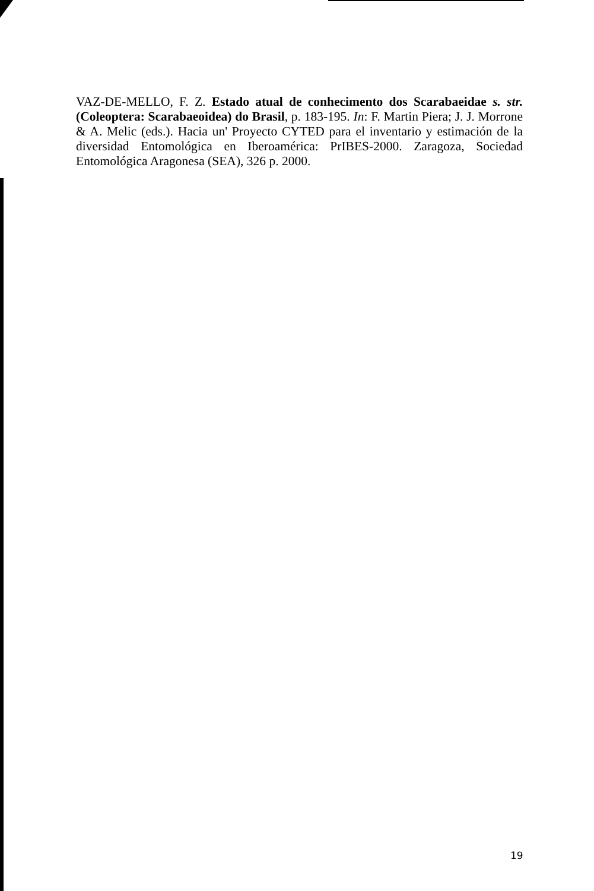VAZ-DE-MELLO, F. Z. Estado atual de conhecimento dos Scarabaeidae s. str. (Coleoptera: Scarabaeoidea) do Brasil, p. 183-195. In: F. Martin Piera; J. J. Morrone & A. Melic (eds.). Hacia un' Proyecto CYTED para el inventario y estimación de la diversidad Entomológica en Iberoamérica: PrIBES-2000. Zaragoza, Sociedad Entomológica Aragonesa (SEA), 326 p. 2000.
19